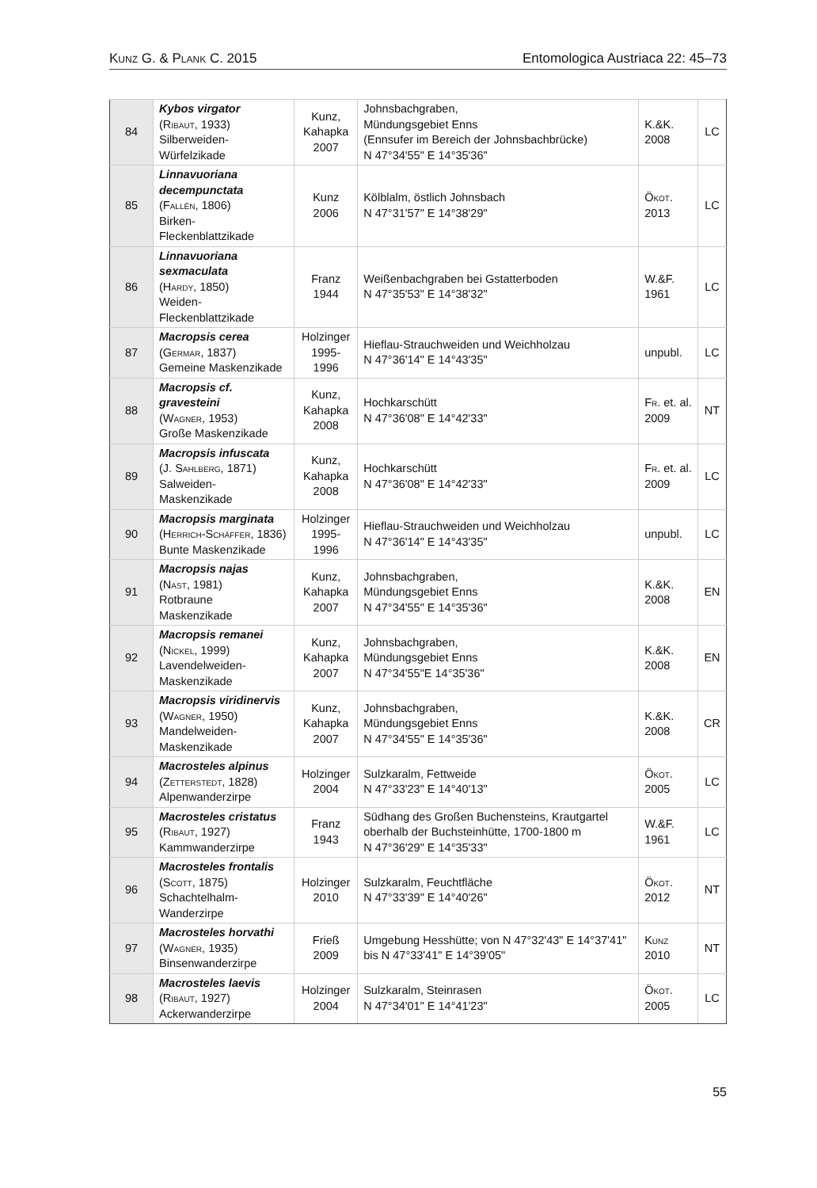Kunz G. & Plank C. 2015 Entomologica Austriaca 22: 45–73
| 84 | Kybos virgator ( Ribaut , 1933) Silberweiden-Würfelzikade | Kunz, Kahapka 2007 | Johnsbachgraben, Mündungsgebiet Enns (Ennsufer im Bereich der Johnsbachbrücke) N 47°34'55" E 14°35'36" | K.&K. 2008 | LC |
| 85 | Linnavuoriana decempunctata ( Fallén , 1806) Birken-Fleckenblattzikade | Kunz 2006 | Kölblalm, östlich Johnsbach N 47°31'57" E 14°38'29" | Ökot. 2013 | LC |
| 86 | Linnavuoriana sexmaculata ( Hardy , 1850) Weiden-Fleckenblattzikade | Franz 1944 | Weißenbachgraben bei Gstatterboden N 47°35'53" E 14°38'32" | W.&F. 1961 | LC |
| 87 | Macropsis cerea ( Germar , 1837) Gemeine Maskenzikade | Holzinger 1995-1996 | Hieflau-Strauchweiden und Weichholzau N 47°36'14" E 14°43'35" | unpubl. | LC |
| 88 | Macropsis cf. gravesteini ( Wagner , 1953) Große Maskenzikade | Kunz, Kahapka 2008 | Hochkarschütt N 47°36'08" E 14°42'33" | Fr. et. al. 2009 | NT |
| 89 | Macropsis infuscata (J. Sahlberg , 1871) Salweiden-Maskenzikade | Kunz, Kahapka 2008 | Hochkarschütt N 47°36'08" E 14°42'33" | Fr. et. al. 2009 | LC |
| 90 | Macropsis marginata ( Herrich-Schäffer , 1836) Bunte Maskenzikade | Holzinger 1995-1996 | Hieflau-Strauchweiden und Weichholzau N 47°36'14" E 14°43'35" | unpubl. | LC |
| 91 | Macropsis najas ( Nast , 1981) Rotbraune Maskenzikade | Kunz, Kahapka 2007 | Johnsbachgraben, Mündungsgebiet Enns N 47°34'55" E 14°35'36" | K.&K. 2008 | EN |
| 92 | Macropsis remanei ( Nickel , 1999) Lavendelweiden- Maskenzikade | Kunz, Kahapka 2007 | Johnsbachgraben, Mündungsgebiet Enns N 47°34'55"E 14°35'36" | K.&K. 2008 | EN |
| 93 | Macropsis viridinervis ( Wagner , 1950) Mandelweiden- Maskenzikade | Kunz, Kahapka 2007 | Johnsbachgraben, Mündungsgebiet Enns N 47°34'55" E 14°35'36" | K.&K. 2008 | CR |
| 94 | Macrosteles alpinus ( Zetterstedt , 1828) Alpenwanderzirpe | Holzinger 2004 | Sulzkaralm, Fettweide N 47°33'23" E 14°40'13" | Ökot. 2005 | LC |
| 95 | Macrosteles cristatus ( Ribaut , 1927) Kammwanderzirpe | Franz 1943 | Südhang des Großen Buchensteins, Krautgartel oberhalb der Buchsteinhütte, 1700-1800 m N 47°36'29" E 14°35'33" | W.&F. 1961 | LC |
| 96 | Macrosteles frontalis ( Scott , 1875) Schachtelhalm- Wanderzirpe | Holzinger 2010 | Sulzkaralm, Feuchtfläche N 47°33'39" E 14°40'26" | Ökot. 2012 | NT |
| 97 | Macrosteles horvathi ( Wagner , 1935) Binsenwanderzirpe | Frieß 2009 | Umgebung Hesshütte; von N 47°32'43" E 14°37'41" bis N 47°33'41" E 14°39'05" | Kunz 2010 | NT |
| 98 | Macrosteles laevis ( Ribaut , 1927) Ackerwanderzirpe | Holzinger 2004 | Sulzkaralm, Steinrasen N 47°34'01" E 14°41'23" | Ökot. 2005 | LC |
55